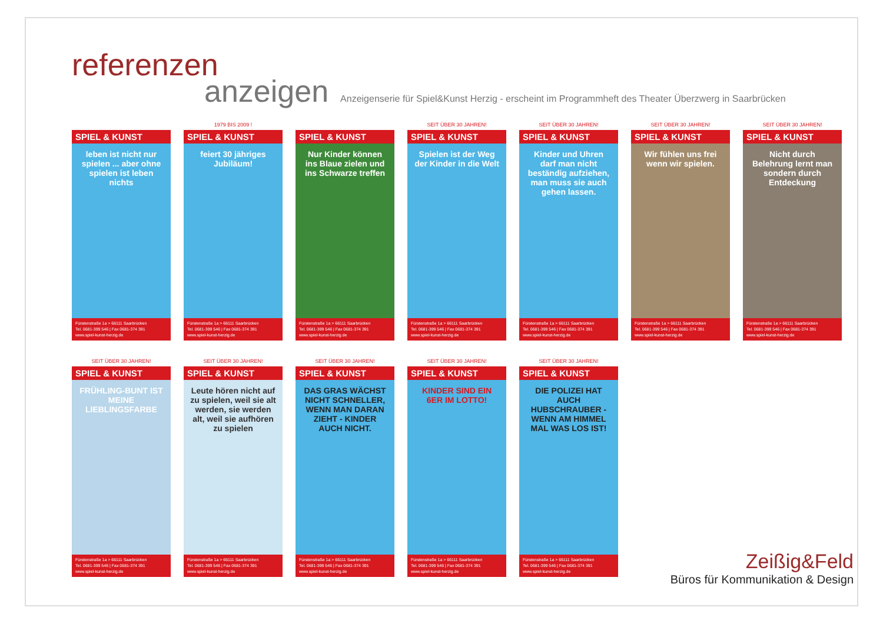referenzen
anzeigen Anzeigenserie für Spiel&Kunst Herzig - erscheint im Programmheft des Theater Überzwerg in Saarbrücken
SPIEL & KUNST
leben ist nicht nur spielen ... aber ohne spielen ist leben nichts
Fürstenstraße 1a > 66111 Saarbrücken
Tel. 0681-399 546 | Fax 0681-374 391
www.spiel-kunst-herzig.de
1979 BIS 2009 !
SPIEL & KUNST
feiert 30 jähriges Jubiläum!
Fürstenstraße 1a > 66111 Saarbrücken
Tel. 0681-399 546 | Fax 0681-374 391
www.spiel-kunst-herzig.de
SPIEL & KUNST
Nur Kinder können ins Blaue zielen und ins Schwarze treffen
Fürstenstraße 1a > 66111 Saarbrücken
Tel. 0681-399 546 | Fax 0681-374 391
www.spiel-kunst-herzig.de
SEIT ÜBER 30 JAHREN!
SPIEL & KUNST
Spielen ist der Weg der Kinder in die Welt
Fürstenstraße 1a > 66111 Saarbrücken
Tel. 0681-399 546 | Fax 0681-374 391
www.spiel-kunst-herzig.de
SEIT ÜBER 30 JAHREN!
SPIEL & KUNST
Kinder und Uhren darf man nicht beständig aufziehen, man muss sie auch gehen lassen.
Fürstenstraße 1a > 66111 Saarbrücken
Tel. 0681-399 546 | Fax 0681-374 391
www.spiel-kunst-herzig.de
SEIT ÜBER 30 JAHREN!
SPIEL & KUNST
Wir fühlen uns frei wenn wir spielen.
Fürstenstraße 1a > 66111 Saarbrücken
Tel. 0681-399 546 | Fax 0681-374 391
www.spiel-kunst-herzig.de
SEIT ÜBER 30 JAHREN!
SPIEL & KUNST
Nicht durch Belehrung lernt man sondern durch Entdeckung
Fürstenstraße 1a > 66111 Saarbrücken
Tel. 0681-399 546 | Fax 0681-374 391
www.spiel-kunst-herzig.de
SEIT ÜBER 30 JAHREN!
SPIEL & KUNST
FRÜHLING-BUNT IST MEINE LIEBLINGSFARBE
Fürstenstraße 1a > 66111 Saarbrücken
Tel. 0681-399 546 | Fax 0681-374 391
www.spiel-kunst-herzig.de
SEIT ÜBER 30 JAHREN!
SPIEL & KUNST
Leute hören nicht auf zu spielen, weil sie alt werden, sie werden alt, weil sie aufhören zu spielen
Fürstenstraße 1a > 66111 Saarbrücken
Tel. 0681-399 546 | Fax 0681-374 391
www.spiel-kunst-herzig.de
SEIT ÜBER 30 JAHREN!
SPIEL & KUNST
DAS GRAS WÄCHST NICHT SCHNELLER, WENN MAN DARAN ZIEHT - KINDER AUCH NICHT.
Fürstenstraße 1a > 66111 Saarbrücken
Tel. 0681-399 546 | Fax 0681-374 391
www.spiel-kunst-herzig.de
SEIT ÜBER 30 JAHREN!
SPIEL & KUNST
KINDER SIND EIN 6ER IM LOTTO!
Fürstenstraße 1a > 66111 Saarbrücken
Tel. 0681-399 546 | Fax 0681-374 391
www.spiel-kunst-herzig.de
SEIT ÜBER 30 JAHREN!
SPIEL & KUNST
DIE POLIZEI HAT AUCH HUBSCHRAUBER - WENN AM HIMMEL MAL WAS LOS IST!
Fürstenstraße 1a > 66111 Saarbrücken
Tel. 0681-399 546 | Fax 0681-374 391
www.spiel-kunst-herzig.de
Zeißig&Feld
Büros für Kommunikation & Design